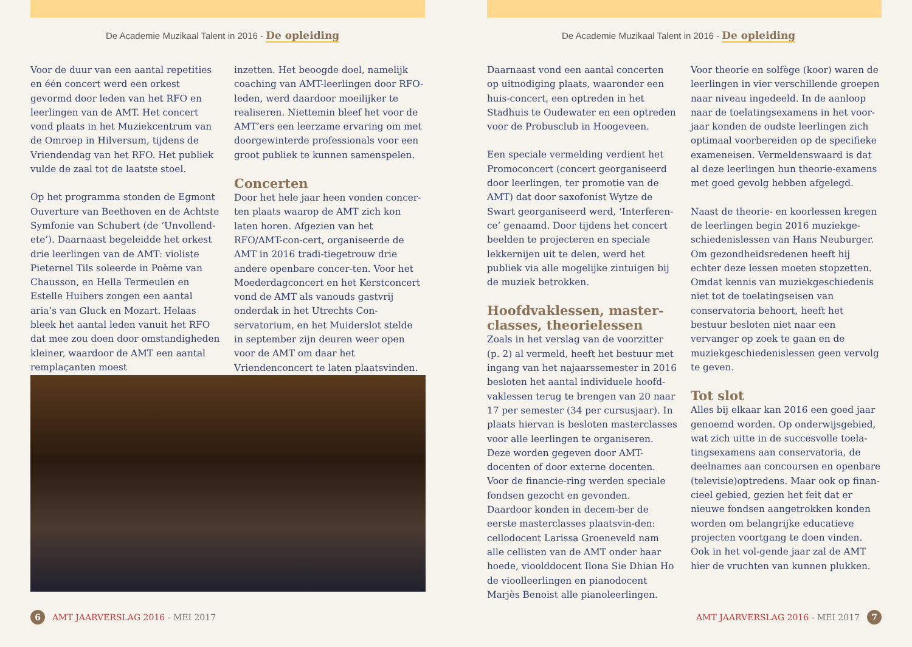De Academie Muzikaal Talent in 2016 - De opleiding
Voor de duur van een aantal repetities en één concert werd een orkest gevormd door leden van het RFO en leerlingen van de AMT. Het concert vond plaats in het Muziekcentrum van de Omroep in Hilversum, tijdens de Vriendendag van het RFO. Het publiek vulde de zaal tot de laatste stoel.
Op het programma stonden de Egmont Ouverture van Beethoven en de Achtste Symfonie van Schubert (de ‘Unvollend-ete’). Daarnaast begeleidde het orkest drie leerlingen van de AMT: violiste Pieternel Tils soleerde in Poème van Chausson, en Hella Termeulen en Estelle Huibers zongen een aantal aria’s van Gluck en Mozart. Helaas bleek het aantal leden vanuit het RFO dat mee zou doen door omstandigheden kleiner, waardoor de AMT een aantal remplaçanten moest
inzetten. Het beoogde doel, namelijk coaching van AMT-leerlingen door RFO-leden, werd daardoor moeilijker te realiseren. Niettemin bleef het voor de AMT’ers een leerzame ervaring om met doorgewinterde professionals voor een groot publiek te kunnen samenspelen.
Concerten
Door het hele jaar heen vonden concer-ten plaats waarop de AMT zich kon laten horen. Afgezien van het RFO/AMT-con-cert, organiseerde de AMT in 2016 tradi-tiegetrouw drie andere openbare concer-ten. Voor het Moederdagconcert en het Kerstconcert vond de AMT als vanouds gastvrij onderdak in het Utrechts Con-servatorium, en het Muiderslot stelde in september zijn deuren weer open voor de AMT om daar het Vriendenconcert te laten plaatsvinden.
6 AMT JAARVERSLAG 2016 - MEI 2017
De Academie Muzikaal Talent in 2016 - De opleiding
Daarnaast vond een aantal concerten op uitnodiging plaats, waaronder een huis-concert, een optreden in het Stadhuis te Oudewater en een optreden voor de Probusclub in Hoogeveen.
Een speciale vermelding verdient het Promoconcert (concert georganiseerd door leerlingen, ter promotie van de AMT) dat door saxofonist Wytze de Swart georganiseerd werd, ‘Interferen-ce’ genaamd. Door tijdens het concert beelden te projecteren en speciale lekkernijen uit te delen, werd het publiek via alle mogelijke zintuigen bij de muziek betrokken.
Hoofdvaklessen, master-classes, theorielessen
Zoals in het verslag van de voorzitter (p. 2) al vermeld, heeft het bestuur met ingang van het najaarssemester in 2016 besloten het aantal individuele hoofd-vaklessen terug te brengen van 20 naar 17 per semester (34 per cursusjaar). In plaats hiervan is besloten masterclasses voor alle leerlingen te organiseren. Deze worden gegeven door AMT-docenten of door externe docenten. Voor de financie-ring werden speciale fondsen gezocht en gevonden. Daardoor konden in decem-ber de eerste masterclasses plaatsvin-den: cellodocent Larissa Groeneveld nam alle cellisten van de AMT onder haar hoede, vioolddocent Ilona Sie Dhian Ho de vioolleerlingen en pianodocent Marjès Benoist alle pianoleerlingen.
Voor theorie en solfège (koor) waren de leerlingen in vier verschillende groepen naar niveau ingedeeld. In de aanloop naar de toelatingsexamens in het voor-jaar konden de oudste leerlingen zich optimaal voorbereiden op de specifieke exameneisen. Vermeldenswaard is dat al deze leerlingen hun theorie-examens met goed gevolg hebben afgelegd.
Naast de theorie- en koorlessen kregen de leerlingen begin 2016 muziekge-schiedenislessen van Hans Neuburger. Om gezondheidsredenen heeft hij echter deze lessen moeten stopzetten. Omdat kennis van muziekgeschiedenis niet tot de toelatingseisen van conservatoria behoort, heeft het bestuur besloten niet naar een vervanger op zoek te gaan en de muziekgeschiedenislessen geen vervolg te geven.
Tot slot
Alles bij elkaar kan 2016 een goed jaar genoemd worden. Op onderwijsgebied, wat zich uitte in de succesvolle toela-tingsexamens aan conservatoria, de deelnames aan concoursen en openbare (televisie)optredens. Maar ook op finan-cieel gebied, gezien het feit dat er nieuwe fondsen aangetrokken konden worden om belangrijke educatieve projecten voortgang te doen vinden. Ook in het vol-gende jaar zal de AMT hier de vruchten van kunnen plukken.
AMT JAARVERSLAG 2016 - MEI 2017 7